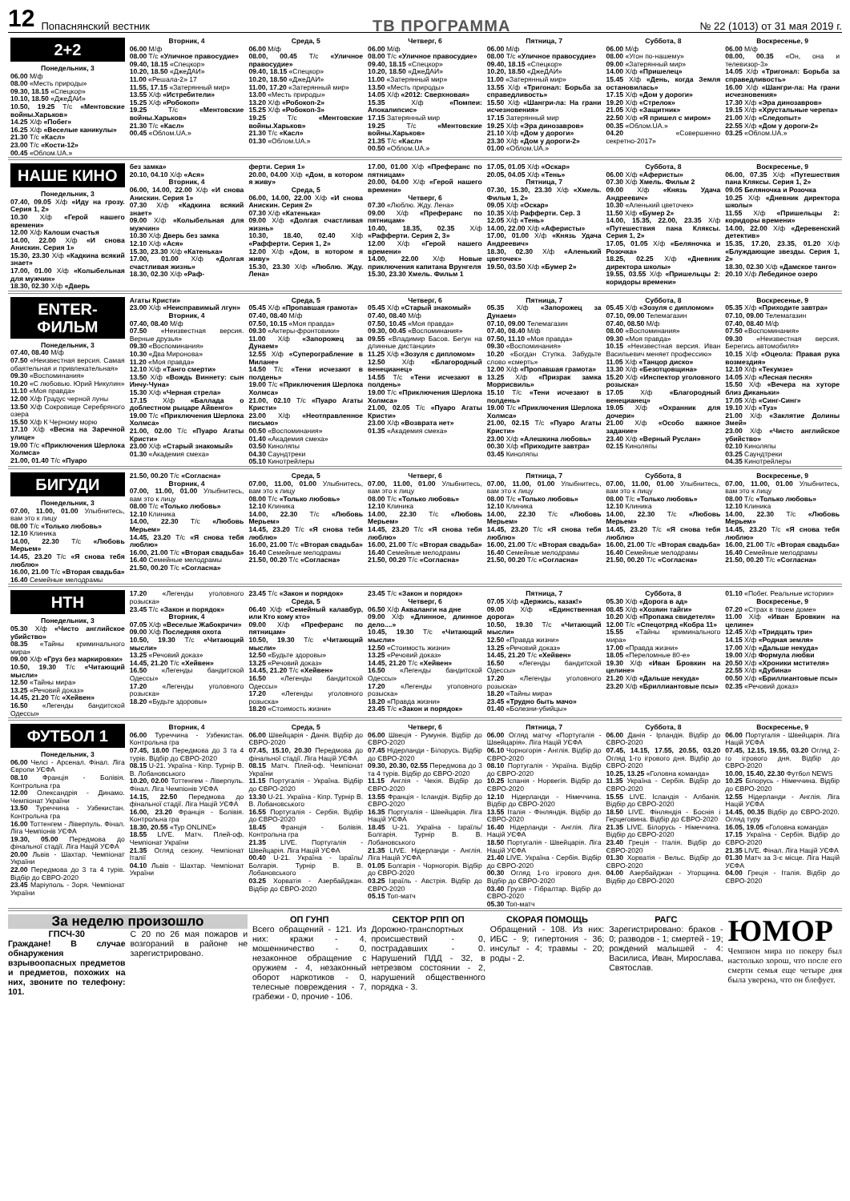12 Попаснянский вестник ТВ ПРОГРАММА № 22 (1013) от 31 мая 2019 г.
| 2+2 Понедельник, 3 06.00 М/ф 08.00 «Месть природы» 09.30, 18.15 «Спецкор» 10.10, 18.50 «ДжеДАИ» 10.50, 19.25 Т/с «Ментовские войны.Харьков» 14.25 Х/ф «Побег» 16.25 Х/ф «Веселые каникулы» 21.30 Т/с «Касл» 23.00 Т/с «Кости-12» 00.45 «Облом.UA.» | Вторник, 4 06.00 М/ф 08.00 Т/с «Уличное правосудие» 09.40, 18.15 «Спецкор» 10.20, 18.50 «ДжеДАИ» 11.00 «Решала-2» 17 11.55, 17.15 «Затерянный мир» 13.55 Х/ф «Истребители» 15.25 Х/ф «Робокоп» 19.25 Т/с «Ментовские войны.Харьков» 21.30 Т/с «Касл» 00.45 «Облом.UA.» | Среда, 5 06.00 М/ф 08.00, 00.45 Т/с «Уличное правосудие» 09.40, 18.15 «Спецкор» 10.20, 18.50 «ДжеДАИ» 11.00, 17.20 «Затерянный мир» 13.00 «Месть природы» 13.20 Х/ф «Робокоп-2» 15.25 Х/ф «Робокоп-3» 19.25 Т/с «Ментовские войны.Харьков» 21.30 Т/с «Касл» 01.30 «Облом.UA.» | Четверг, 6 06.00 М/ф 08.00 Т/с «Уличное правосудие» 09.40, 18.15 «Спецкор» 10.20, 18.50 «ДжеДАИ» 11.00 «Затерянный мир» 13.50 «Месть природы» 14.05 Х/ф «2012: Сверхновая» 15.35 Х/ф «Помпеи: Апокалипсис» 17.15 Затерянный мир 19.25 Т/с «Ментовские войны.Харьков» 21.35 Т/с «Касл» 00.50 «Облом.UA.» | Пятница, 7 06.00 М/ф 08.00 Т/с «Уличное правосудие» 09.40, 18.15 «Спецкор» 10.20, 18.50 «ДжеДАИ» 11.00 «Затерянный мир» 13.55 Х/ф «Тригонал: Борьба за справедливость» 15.50 Х/ф «Шангри-ла: На грани исчезновения» 17.15 Затерянный мир 19.25 Х/ф «Эра динозавров» 21.10 Х/ф «Дом у дороги» 23.30 Х/ф «Дом у дороги-2» 01.00 «Облом.UA.» | Суббота, 8 06.00 М/ф 08.00 «Угон по-нашему» 09.00 «Затерянный мир» 14.00 Х/ф «Пришелец» 15.45 Х/ф «День, когда Земля остановилась» 17.15 Х/ф «Дом у дороги» 19.20 Х/ф «Стрелок» 21.05 Х/ф «Защитник» 22.50 Х/ф «Я пришел с миром» 00.35 «Облом.UA.» 04.20 «Совершенно секретно-2017» | Воскресенье, 9 06.00 М/ф 08.00, 00.35 «Он, она и телевизор-3» 14.05 Х/ф «Тригонал: Борьба за справедливость» 16.00 Х/ф «Шангри-ла: На грани исчезновения» 17.30 Х/ф «Эра динозавров» 19.15 Х/ф «Хрустальные черепа» 21.00 Х/ф «Следопыт» 22.55 Х/ф «Дом у дороги-2» 03.25 «Облом.UA.» |
| НАШЕ КИНО Понедельник, 3 07.40, 09.05 Х/ф «Иду на грозу. Серия 1, 2» 10.30 Х/ф «Герой нашего времени» 12.00 Х/ф Калоши счастья 14.00, 22.00 Х/ф «И снова Анискин. Серия 1» 15.30, 23.30 Х/ф «Кадкина всякий знает» 17.00, 01.00 Х/ф «Колыбельная для мужчин» 18.30, 02.30 Х/ф «Дверь | без замка» 20.10, 04.10 Х/ф «Ася» Вторник, 4 06.00, 14.00, 22.00 Х/ф «И снова Анискин. Серия 1» 07.30 Х/ф «Кадкина всякий знает» 09.00 Х/ф «Колыбельная для мужчин» 10.30 Х/ф Дверь без замка 12.10 Х/ф «Ася» 15.30, 23.30 Х/ф «Катенька» 17.00, 01.00 Х/ф «Долгая счастливая жизнь» 18.30, 02.30 Х/ф «Раф- | ферти. Серия 1» 20.00, 04.00 Х/ф «Дом, в котором я живу» Среда, 5 06.00, 14.00, 22.00 Х/ф «И снова Анискин. Серия 2» 07.30 Х/ф «Катенька» 09.00 Х/ф «Долгая счастливая жизнь» 10.30, 18.40, 02.40 Х/ф «Рафферти. Серия 1, 2» 12.00 Х/ф «Дом, в котором я живу» 15.30, 23.30 Х/ф «Люблю. Жду. Лена» | 17.00, 01.00 Х/ф «Преферанс по пятницам» 20.00, 04.00 Х/ф «Герой нашего времени» Четверг, 6 07.30 «Люблю. Жду. Лена» 09.00 Х/ф «Преферанс по пятницам» 10.40, 18.35, 02.35 Х/ф «Рафферти. Серия 2, 3» 12.00 Х/ф «Герой нашего времени» 14.00, 22.00 Х/ф Новые приключения капитана Врунгеля 15.30, 23.30 Хмель. Фильм 1 | 17.05, 01.05 Х/ф «Оскар» 20.05, 04.05 Х/ф «Тень» Пятница, 7 07.30, 15.30, 23.30 Х/ф «Хмель. Фильм 1, 2» 09.05 Х/ф «Оскар» 10.35 Х/ф Рафферти. Сер. 3 12.05 Х/ф «Тень» 14.00, 22.00 Х/ф «Аферисты» 17.00, 01.00 Х/ф «Князь Удача Андреевич» 18.30, 02.30 Х/ф «Аленький цветочек» 19.50, 03.50 Х/ф «Бумер 2» | Суббота, 8 06.00 Х/ф «Аферисты» 07.30 Х/ф Хмель. Фильм 2 09.00 Х/ф «Князь Удача Андреевич» 10.30 «Аленький цветочек» 11.50 Х/ф «Бумер 2» 14.00, 15.35, 22.00, 23.35 Х/ф «Путешествия пана Кляксы. Серия 1, 2» 17.05, 01.05 Х/ф «Беляночка и Розочка» 18.25, 02.25 Х/ф «Дневник директора школы» 19.55, 03.55 Х/ф «Пришельцы 2: коридоры времени» | Воскресенье, 9 06.00, 07.35 Х/ф «Путешествия пана Кляксы. Серия 1, 2» 09.05 Беляночка и Розочка 10.25 Х/ф «Дневник директора школы» 11.55 Х/ф «Пришельцы 2: коридоры времени» 14.00, 22.00 Х/ф «Деревенский детектив» 15.35, 17.20, 23.35, 01.20 Х/ф «Блуждающие звезды. Серия 1, 2» 18.30, 02.30 Х/ф «Дамское танго» 20.10 Х/ф Лебединое озеро |
| ENTER- ФИЛЬМ Понедельник, 3 07.40, 08.40 М/ф 07.50 «Неизвестная версия. Самая обаятельная и привлекательная» 09.30 «Воспоминания» 10.20 «С любовью. Юрий Никулин» 11.10 «Моя правда» 12.00 Х/ф Градус черной луны 13.50 Х/ф Сокровище Серебряного озера 15.50 Х/ф К Черному морю 17.10 Х/ф «Весна на Заречной улице» 19.00 Т/с «Приключения Шерлока Холмса» 21.00, 01.40 Т/с «Пуаро | Агаты Кристи» 23.00 Х/ф «Неисправимый лгун» Вторник, 4 07.40, 08.40 М/ф 07.50 «Неизвестная версия. Верные друзья» 09.30 «Воспоминания» 10.30 «Два Миронова» 11.20 «Моя правда» 12.10 Х/ф «Танго смерти» 13.50 Х/ф «Вождь Виннету: сын Инчу-Чуна» 15.30 Х/ф «Черная стрела» 17.15 Х/ф «Баллада о доблестном рыцаре Айвенго» 19.00 Т/с «Приключения Шерлока Холмса» 21.00, 02.00 Т/с «Пуаро Агаты Кристи» 23.00 Х/ф «Старый знакомый» 01.30 «Академия смеха» | Среда, 5 05.45 Х/ф «Пропавшая грамота» 07.40, 08.40 М/ф 07.50, 10.15 «Моя правда» 09.30 «Актеры-фронтовики» 11.00 Х/ф «Запорожец за Дунаем» 12.55 Х/ф «Суперограбление в Милане» 14.50 Т/с «Тени исчезают в полдень» 19.00 Т/с «Приключения Шерлока Холмса» 21.00, 02.10 Т/с «Пуаро Агаты Кристи» 23.00 Х/ф «Неотправленное письмо» 00.50 «Воспоминания» 01.40 «Академия смеха» 03.50 Киноляпы 04.30 Саундтреки 05.10 Кинотрейлеры | Четверг, 6 05.45 Х/ф «Старый знакомый» 07.40, 08.40 М/ф 07.50, 10.45 «Моя правда» 09.30, 00.45 «Воспоминания» 09.55 «Владимир Басов. Бегун на длинные дистанции» 11.25 Х/ф «Зозуля с дипломом» 12.50 Х/ф «Благородный венецианец» 14.55 Т/с «Тени исчезают в полдень» 19.00 Т/с «Приключения Шерлока Холмса» 21.00, 02.05 Т/с «Пуаро Агаты Кристи» 23.00 Х/ф «Возврата нет» 01.35 «Академия смеха» | Пятница, 7 05.35 Х/ф «Запорожец за Дунаем» 07.10, 09.00 Телемагазин 07.40, 08.40 М/ф 07.50, 11.10 «Моя правда» 09.30 «Воспоминания» 10.20 «Богдан Ступка. Забудьте слово «смерть» 12.00 Х/ф «Пропавшая грамота» 13.25 Х/ф «Призрак замка Моррисвиль» 15.10 Т/с «Тени исчезают в полдень» 19.00 Т/с «Приключения Шерлока Холмса» 21.00, 02.15 Т/с «Пуаро Агаты Кристи» 23.00 Х/ф «Алешкина любовь» 00.30 Х/ф «Приходите завтра» 03.45 Киноляпы | Суббота, 8 05.45 Х/ф «Зозуля с дипломом» 07.10, 09.00 Телемагазин 07.40, 08.50 М/ф 08.00 «Воспоминания» 09.30 «Моя правда» 10.15 «Неизвестная версия. Иван Васильевич меняет профессию» 11.05 Х/ф «Танцор диско» 13.30 Х/ф «Безотцовщина» 15.20 Х/ф «Инспектор уголовного розыска» 17.05 Х/ф «Благородный венецианец» 19.05 Х/ф «Охранник для дочери» 21.00 Х/ф «Особо важное задание» 23.40 Х/ф «Верный Руслан» 02.15 Киноляпы | Воскресенье, 9 05.35 Х/ф «Приходите завтра» 07.10, 09.00 Телемагазин 07.40, 08.40 М/ф 07.50 «Воспоминания» 09.30 «Неизвестная версия. Берегись автомобиля» 10.15 Х/ф «Оцеола: Правая рука возмездия» 12.10 Х/ф «Текумзе» 14.05 Х/ф «Лесная песня» 15.50 Х/ф «Вечера на хуторе близ Диканьки» 17.05 Х/ф «Синг-Синг» 19.10 Х/ф «Туз» 21.00 Х/ф «Заклятие Долины Змей» 23.00 Х/ф «Чисто английское убийство» 02.10 Киноляпы 03.25 Саундтреки 04.35 Кинотрейлеры |
| БИГУДИ Понедельник, 3 07.00, 11.00, 01.00 Улыбнитесь, вам это к лицу 08.00 Т/с «Только любовь» 12.10 Клиника 14.00, 22.30 Т/с «Любовь Мерьем» 14.45, 23.20 Т/с «Я снова тебя люблю» 16.00, 21.00 Т/с «Вторая свадьба» 16.40 Семейные мелодрамы | 21.50, 00.20 Т/с «Согласна» Вторник, 4 07.00, 11.00, 01.00 Улыбнитесь, вам это к лицу 08.00 Т/с «Только любовь» 12.10 Клиника 14.00, 22.30 Т/с «Любовь Мерьем» 14.45, 23.20 Т/с «Я снова тебя люблю» 16.00, 21.00 Т/с «Вторая свадьба» 16.40 Семейные мелодрамы 21.50, 00.20 Т/с «Согласна» | Среда, 5 07.00, 11.00, 01.00 Улыбнитесь, вам это к лицу 08.00 Т/с «Только любовь» 12.10 Клиника 14.00, 22.30 Т/с «Любовь Мерьем» 14.45, 23.20 Т/с «Я снова тебя люблю» 16.00, 21.00 Т/с «Вторая свадьба» 16.40 Семейные мелодрамы 21.50, 00.20 Т/с «Согласна» | Четверг, 6 07.00, 11.00, 01.00 Улыбнитесь, вам это к лицу 08.00 Т/с «Только любовь» 12.10 Клиника 14.00, 22.30 Т/с «Любовь Мерьем» 14.45, 23.20 Т/с «Я снова тебя люблю» 16.00, 21.00 Т/с «Вторая свадьба» 16.40 Семейные мелодрамы 21.50, 00.20 Т/с «Согласна» | Пятница, 7 07.00, 11.00, 01.00 Улыбнитесь, вам это к лицу 08.00 Т/с «Только любовь» 12.10 Клиника 14.00, 22.30 Т/с «Любовь Мерьем» 14.45, 23.20 Т/с «Я снова тебя люблю» 16.00, 21.00 Т/с «Вторая свадьба» 16.40 Семейные мелодрамы 21.50, 00.20 Т/с «Согласна» | Суббота, 8 07.00, 11.00, 01.00 Улыбнитесь, вам это к лицу 08.00 Т/с «Только любовь» 12.10 Клиника 14.00, 22.30 Т/с «Любовь Мерьем» 14.45, 23.20 Т/с «Я снова тебя люблю» 16.00, 21.00 Т/с «Вторая свадьба» 16.40 Семейные мелодрамы 21.50, 00.20 Т/с «Согласна» | Воскресенье, 9 07.00, 11.00, 01.00 Улыбнитесь, вам это к лицу 08.00 Т/с «Только любовь» 12.10 Клиника 14.00, 22.30 Т/с «Любовь Мерьем» 14.45, 23.20 Т/с «Я снова тебя люблю» 16.00, 21.00 Т/с «Вторая свадьба» 16.40 Семейные мелодрамы 21.50, 00.20 Т/с «Согласна» |
| НТН Понедельник, 3 05.30 Х/ф «Чисто английское убийство» 08.35 «Тайны криминального мира» 09.00 Х/ф «Груз без маркировки» 10.50, 19.30 Т/с «Читающий мысли» 12.50 «Тайны мира» 13.25 «Речовий доказ» 14.45, 21.20 Т/с «Хейвен» 16.50 «Легенды бандитской Одессы» | 17.20 «Легенды уголовного розыска» 23.45 Т/с «Закон и порядок» Вторник, 4 07.05 Х/ф «Веселые Жабокричи» 09.00 Х/ф Последняя охота 10.50, 19.30 Т/с «Читающий мысли» 13.25 «Речовий доказ» 14.45, 21.20 Т/с «Хейвен» 16.50 «Легенды бандитской Одессы» 17.20 «Легенды уголовного розыска» 18.20 «Будьте здоровы» | 23.45 Т/с «Закон и порядок» Среда, 5 06.40 Х/ф «Семейный калавбур, или Кто кому кто» 09.00 Х/ф «Преферанс по пятницам» 10.50, 19.30 Т/с «Читающий мысли» 12.50 «Будьте здоровы» 13.25 «Речовий доказ» 14.45, 21.20 Т/с «Хейвен» 16.50 «Легенды бандитской Одессы» 17.20 «Легенды уголовного розыска» 18.20 «Стоимость жизни» | 23.45 Т/с «Закон и порядок» Четверг, 6 06.50 Х/ф Акваланги на дне 09.00 Х/ф «Длинное, длинное дело....» 10.45, 19.30 Т/с «Читающий мысли» 12.50 «Стоимость жизни» 13.25 «Речовий доказ» 14.45, 21.20 Т/с «Хейвен» 16.50 «Легенды бандитской Одессы» 17.20 «Легенды уголовного розыска» 18.20 «Правда жизни» 23.45 Т/с «Закон и порядок» | Пятница, 7 07.05 Х/ф «Держись, казак!» 09.00 Х/ф «Единственная дорога» 10.50, 19.30 Т/с «Читающий мысли» 12.50 «Правда жизни» 13.25 «Речовий доказ» 14.45, 21.20 Т/с «Хейвен» 16.50 «Легенды бандитской Одессы» 17.20 «Легенды уголовного розыска» 18.20 «Тайны мира» 23.45 «Трудно быть мачо» 01.40 «Болезни-убийцы» | Суббота, 8 05.30 Х/ф «Дорога в ад» 08.45 Х/ф «Хозяин тайги» 10.20 Х/ф «Пропажа свидетеля» 12.00 Т/с «Спецотряд «Кобра 11» 15.55 «Тайны криминального мира» 17.00 «Правда жизни» 18.05 «Переломные 80-е» 19.30 Х/ф «Иван Бровкин на целине» 21.20 Х/ф «Дальше некуда» 23.20 Х/ф «Бриллиантовые псы» | 01.10 «Побег. Реальные истории» Воскресенье, 9 07.20 «Страх в твоем доме» 11.00 Х/ф «Иван Бровкин на целине» 12.45 Х/ф «Тридцать три» 14.15 Х/ф «Родная земля» 17.00 Х/ф «Дальше некуда» 19.00 Х/ф Формула любви 20.50 Х/ф «Хроники мстителя» 22.55 Х/ф «Дубина» 00.50 Х/ф «Бриллиантовые псы» 02.35 «Речовий доказ» |
| ФУТБОЛ 1 Понедельник, 3 06.00 Челсі - Арсенал. Фінал. Ліга Європи УЄФА 08.10 Франція - Болівія. Контрольна гра 12.00 Олександрія - Динамо. Чемпіонат України 13.50 Туреччина - Узбекистан. Контрольна гра 16.00 Тоттенгем - Ліверпуль. Фінал. Ліга Чемпіонів УЄФА 19.30, 05.00 Передмова до фінальної стадії. Ліга Націй УЄФА 20.00 Львів - Шахтар. Чемпіонат України 22.00 Передмова до 3 та 4 турів. Відбір до ЄВРО-2020 23.45 Маріуполь - Зоря. Чемпіонат України | Вторник, 4 06.00 Туреччина - Узбекистан. Контрольна гра 07.45, 18.00 Передмова до 3 та 4 турів. Відбір до ЄВРО-2020 08.15 U-21. Україна - Кіпр. Турнір В. В. Лобановського 10.20, 02.00 Тоттенгем - Ліверпуль. Фінал. Ліга Чемпіонів УЄФА 14.15, 22.50 Передмова до фінальної стадії. Ліга Націй УЄФА 16.00, 23.20 Франція - Болівія. Контрольна гра 18.30, 20.55 «Тур ONLINE» 18.55 LIVE. Матч. Плей-оф. Чемпіонат України 21.35 Огляд сезону. Чемпіонат Італії 04.10 Львів - Шахтар. Чемпіонат України | Среда, 5 06.00 Швейцарія - Данія. Відбір до ЄВРО-2020 07.45, 15.10, 20.30 Передмова до фінальної стадії. Ліга Націй УЄФА 08.15 Матч. Плей-оф. Чемпіонат України 11.15 Португалія - Україна. Відбір до ЄВРО-2020 13.30 U-21. Україна - Кіпр. Турнір В. В. Лобановського 16.55 Португалія - Сербія. Відбір до ЄВРО-2020 18.45 Франція - Болівія. Контрольна гра 21.35 LIVE. Португалія - Швейцарія. Ліга Націй УЄФА 00.40 U-21. Україна - Ізраїль/Болгарія. Турнір В. В. Лобановського 03.25 Хорватія - Азербайджан. Відбір до ЄВРО-2020 | Четверг, 6 06.00 Швеція - Румунія. Відбір до ЄВРО-2020 07.45 Нідерланди - Білорусь. Відбір до ЄВРО-2020 09.30, 20.30, 02.55 Передмова до 3 та 4 турів. Відбір до ЄВРО-2020 11.15 Англія - Чехія. Відбір до ЄВРО-2020 13.55 Франція - Ісландія. Відбір до ЄВРО-2020 16.35 Португалія - Швейцарія. Ліга Націй УЄФА 18.45 U-21. Україна - Ізраїль/Болгарія. Турнір В. В. Лобановського 21.35 LIVE. Нідерланди - Англія. Ліга Націй УЄФА 01.05 Болгарія - Чорногорія. Відбір до ЄВРО-2020 03.25 Ізраїль - Австрія. Відбір до ЄВРО-2020 05.15 Топ-матч | Пятница, 7 06.00 Огляд матчу «Португалія - Швейцарія». Ліга Націй УЄФА 06.10 Чорногорія - Англія. Відбір до ЄВРО-2020 08.10 Португалія - Україна. Відбір до ЄВРО-2020 10.25 Іспанія - Норвегія. Відбір до ЄВРО-2020 12.10 Нідерланди - Німеччина. Відбір до ЄВРО-2020 13.55 Італія - Фінляндія. Відбір до ЄВРО-2020 16.40 Нідерланди - Англія. Ліга Націй УЄФА 18.50 Португалія - Швейцарія. Ліга Націй УЄФА 21.40 LIVE. Україна - Сербія. Відбір до ЄВРО-2020 00.30 Огляд 1-го ігрового дня. Відбір до ЄВРО-2020 03.40 Грузія - Гібралтар. Відбір до ЄВРО-2020 05.30 Топ-матч | Суббота, 8 06.00 Данія - Ірландія. Відбір до ЄВРО-2020 07.45, 14.15, 17.55, 20.55, 03.20 Огляд 1-го ігрового дня. Відбір до ЄВРО-2020 10.25, 13.25 «Головна команда» 11.35 Україна - Сербія. Відбір до ЄВРО-2020 15.55 LIVE. Ісландія - Албанія. Відбір до ЄВРО-2020 18.50 LIVE. Фінляндія - Боснія і Герцеговина. Відбір до ЄВРО-2020 21.35 LIVE. Білорусь - Німеччина. Відбір до ЄВРО-2020 23.40 Греція - Італія. Відбір до ЄВРО-2020 01.30 Хорватія - Вельс. Відбір до ЄВРО-2020 04.00 Азербайджан - Угорщина. Відбір до ЄВРО-2020 | Воскресенье, 9 06.00 Португалія - Швейцарія. Ліга Націй УЄФА 07.45, 12.15, 19.55, 03.20 Огляд 2-го ігрового дня. Відбір до ЄВРО-2020 10.00, 15.40, 22.30 Футбол NEWS 10.25 Білорусь - Німеччина. Відбір до ЄВРО-2020 12.55 Нідерланди - Англія. Ліга Націй УЄФА 14.45, 00.35 Відбір до ЄВРО-2020. Огляд туру 16.05, 19.05 «Головна команда» 17.15 Україна - Сербія. Відбір до ЄВРО-2020 21.35 LIVE. Фінал. Ліга Націй УЄФА 01.30 Матч за 3-є місце. Ліга Націй УЄФА 04.00 Греція - Італія. Відбір до ЄВРО-2020 |
За неделю произошло
ГПСЧ-30
Граждане! В случае обнаружения взрывоопасных предметов и предметов, похожих на них, звоните по телефону: 101.
С 20 по 26 мая пожаров и возгораний в районе не зарегистрировано.
ОП ГУНП
Всего обращений - 121. Из них: кражи - 4, мошенничество - 0, незаконное обращение с оружием - 4, незаконный оборот наркотиков - 0, телесные повреждения - 7, грабежи - 0, прочие - 106.
СЕКТОР РПП ОП
Дорожно-транспортных происшествий - 0, пострадавших - 0. Нарушений ПДД - 32, в нетрезвом состоянии - 2, нарушений общественного порядка - 3.
СКОРАЯ ПОМОЩЬ
Обращений - 108. Из них: ИБС - 9; гипертония - 36; инсульт - 4; травмы - 20; роды - 2.
РАГС
Зарегистрировано: браков - 0; разводов - 1; смертей - 19; рождений малышей - 4: Василиса, Иван, Мирослава, Святослав.
ЮМОР
Чемпион мира по покеру был настолько хорош, что после его смерти семья еще четыре дня была уверена, что он блефует.